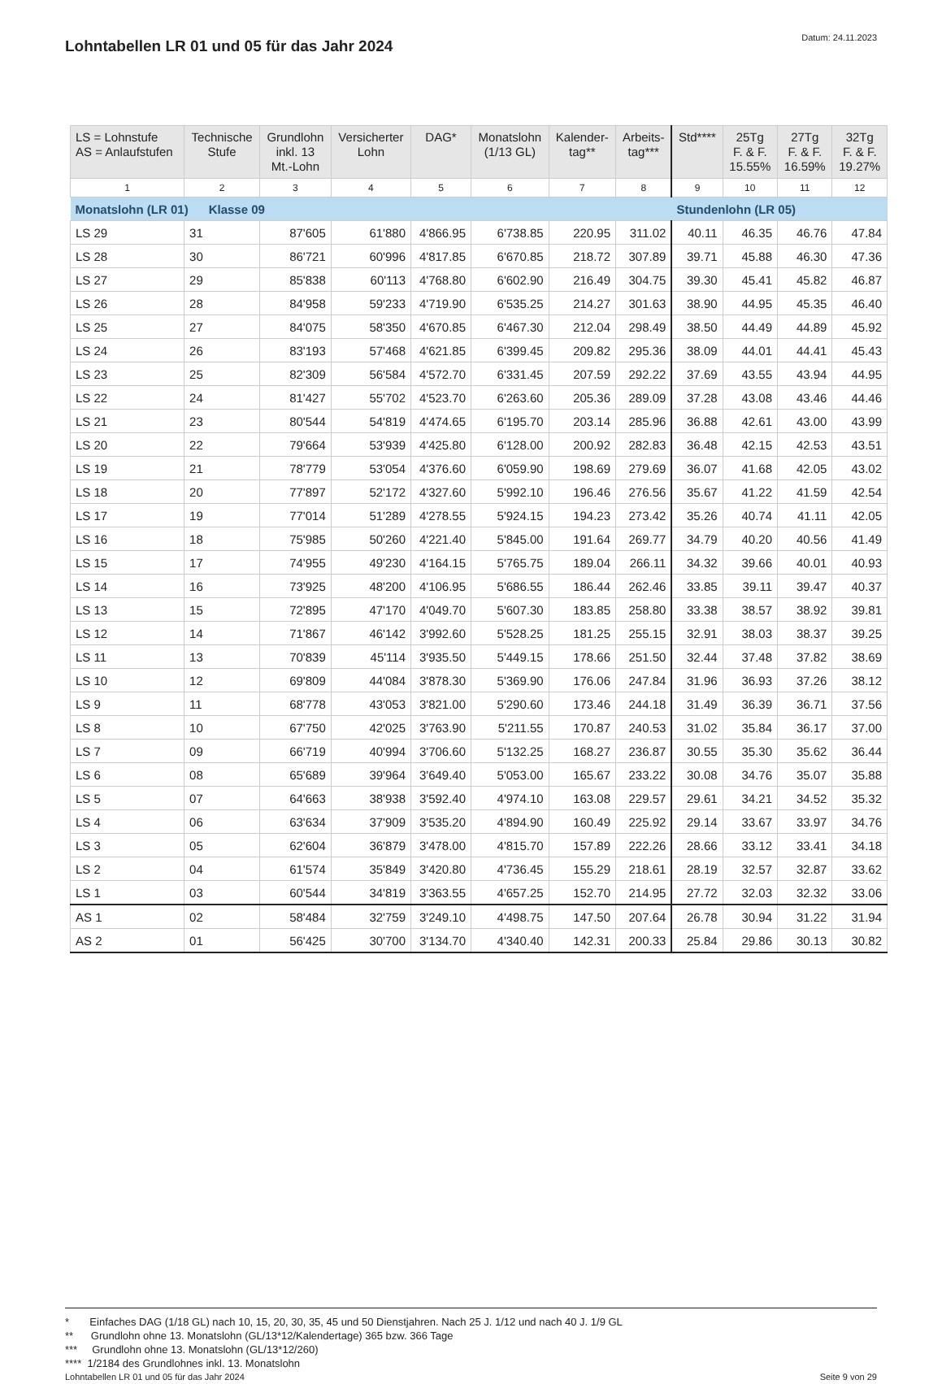Lohntabellen LR 01 und 05 für das Jahr 2024
Datum: 24.11.2023
| LS = Lohnstufe AS = Anlaufstufen | Technische Stufe | Grundlohn inkl. 13 Mt.-Lohn | Versicherter Lohn | DAG* | Monatslohn (1/13 GL) | Kalender- tag** | Arbeits- tag*** | Std**** | 25Tg F. & F. 15.55% | 27Tg F. & F. 16.59% | 32Tg F. & F. 19.27% |
| --- | --- | --- | --- | --- | --- | --- | --- | --- | --- | --- | --- |
| 1 | 2 | 3 | 4 | 5 | 6 | 7 | 8 | 9 | 10 | 11 | 12 |
| Monatslohn (LR 01) Klasse 09 | | | | | | | | Stundenlohn (LR 05) | | | |
| LS 29 | 31 | 87'605 | 61'880 | 4'866.95 | 6'738.85 | 220.95 | 311.02 | 40.11 | 46.35 | 46.76 | 47.84 |
| LS 28 | 30 | 86'721 | 60'996 | 4'817.85 | 6'670.85 | 218.72 | 307.89 | 39.71 | 45.88 | 46.30 | 47.36 |
| LS 27 | 29 | 85'838 | 60'113 | 4'768.80 | 6'602.90 | 216.49 | 304.75 | 39.30 | 45.41 | 45.82 | 46.87 |
| LS 26 | 28 | 84'958 | 59'233 | 4'719.90 | 6'535.25 | 214.27 | 301.63 | 38.90 | 44.95 | 45.35 | 46.40 |
| LS 25 | 27 | 84'075 | 58'350 | 4'670.85 | 6'467.30 | 212.04 | 298.49 | 38.50 | 44.49 | 44.89 | 45.92 |
| LS 24 | 26 | 83'193 | 57'468 | 4'621.85 | 6'399.45 | 209.82 | 295.36 | 38.09 | 44.01 | 44.41 | 45.43 |
| LS 23 | 25 | 82'309 | 56'584 | 4'572.70 | 6'331.45 | 207.59 | 292.22 | 37.69 | 43.55 | 43.94 | 44.95 |
| LS 22 | 24 | 81'427 | 55'702 | 4'523.70 | 6'263.60 | 205.36 | 289.09 | 37.28 | 43.08 | 43.46 | 44.46 |
| LS 21 | 23 | 80'544 | 54'819 | 4'474.65 | 6'195.70 | 203.14 | 285.96 | 36.88 | 42.61 | 43.00 | 43.99 |
| LS 20 | 22 | 79'664 | 53'939 | 4'425.80 | 6'128.00 | 200.92 | 282.83 | 36.48 | 42.15 | 42.53 | 43.51 |
| LS 19 | 21 | 78'779 | 53'054 | 4'376.60 | 6'059.90 | 198.69 | 279.69 | 36.07 | 41.68 | 42.05 | 43.02 |
| LS 18 | 20 | 77'897 | 52'172 | 4'327.60 | 5'992.10 | 196.46 | 276.56 | 35.67 | 41.22 | 41.59 | 42.54 |
| LS 17 | 19 | 77'014 | 51'289 | 4'278.55 | 5'924.15 | 194.23 | 273.42 | 35.26 | 40.74 | 41.11 | 42.05 |
| LS 16 | 18 | 75'985 | 50'260 | 4'221.40 | 5'845.00 | 191.64 | 269.77 | 34.79 | 40.20 | 40.56 | 41.49 |
| LS 15 | 17 | 74'955 | 49'230 | 4'164.15 | 5'765.75 | 189.04 | 266.11 | 34.32 | 39.66 | 40.01 | 40.93 |
| LS 14 | 16 | 73'925 | 48'200 | 4'106.95 | 5'686.55 | 186.44 | 262.46 | 33.85 | 39.11 | 39.47 | 40.37 |
| LS 13 | 15 | 72'895 | 47'170 | 4'049.70 | 5'607.30 | 183.85 | 258.80 | 33.38 | 38.57 | 38.92 | 39.81 |
| LS 12 | 14 | 71'867 | 46'142 | 3'992.60 | 5'528.25 | 181.25 | 255.15 | 32.91 | 38.03 | 38.37 | 39.25 |
| LS 11 | 13 | 70'839 | 45'114 | 3'935.50 | 5'449.15 | 178.66 | 251.50 | 32.44 | 37.48 | 37.82 | 38.69 |
| LS 10 | 12 | 69'809 | 44'084 | 3'878.30 | 5'369.90 | 176.06 | 247.84 | 31.96 | 36.93 | 37.26 | 38.12 |
| LS 9 | 11 | 68'778 | 43'053 | 3'821.00 | 5'290.60 | 173.46 | 244.18 | 31.49 | 36.39 | 36.71 | 37.56 |
| LS 8 | 10 | 67'750 | 42'025 | 3'763.90 | 5'211.55 | 170.87 | 240.53 | 31.02 | 35.84 | 36.17 | 37.00 |
| LS 7 | 09 | 66'719 | 40'994 | 3'706.60 | 5'132.25 | 168.27 | 236.87 | 30.55 | 35.30 | 35.62 | 36.44 |
| LS 6 | 08 | 65'689 | 39'964 | 3'649.40 | 5'053.00 | 165.67 | 233.22 | 30.08 | 34.76 | 35.07 | 35.88 |
| LS 5 | 07 | 64'663 | 38'938 | 3'592.40 | 4'974.10 | 163.08 | 229.57 | 29.61 | 34.21 | 34.52 | 35.32 |
| LS 4 | 06 | 63'634 | 37'909 | 3'535.20 | 4'894.90 | 160.49 | 225.92 | 29.14 | 33.67 | 33.97 | 34.76 |
| LS 3 | 05 | 62'604 | 36'879 | 3'478.00 | 4'815.70 | 157.89 | 222.26 | 28.66 | 33.12 | 33.41 | 34.18 |
| LS 2 | 04 | 61'574 | 35'849 | 3'420.80 | 4'736.45 | 155.29 | 218.61 | 28.19 | 32.57 | 32.87 | 33.62 |
| LS 1 | 03 | 60'544 | 34'819 | 3'363.55 | 4'657.25 | 152.70 | 214.95 | 27.72 | 32.03 | 32.32 | 33.06 |
| AS 1 | 02 | 58'484 | 32'759 | 3'249.10 | 4'498.75 | 147.50 | 207.64 | 26.78 | 30.94 | 31.22 | 31.94 |
| AS 2 | 01 | 56'425 | 30'700 | 3'134.70 | 4'340.40 | 142.31 | 200.33 | 25.84 | 29.86 | 30.13 | 30.82 |
* Einfaches DAG (1/18 GL) nach 10, 15, 20, 30, 35, 45 und 50 Dienstjahren. Nach 25 J. 1/12 und nach 40 J. 1/9 GL
** Grundlohn ohne 13. Monatslohn (GL/13*12/Kalendertage) 365 bzw. 366 Tage
*** Grundlohn ohne 13. Monatslohn (GL/13*12/260)
**** 1/2184 des Grundlohnes inkl. 13. Monatslohn
Lohntabellen LR 01 und 05 für das Jahr 2024 Seite 9 von 29